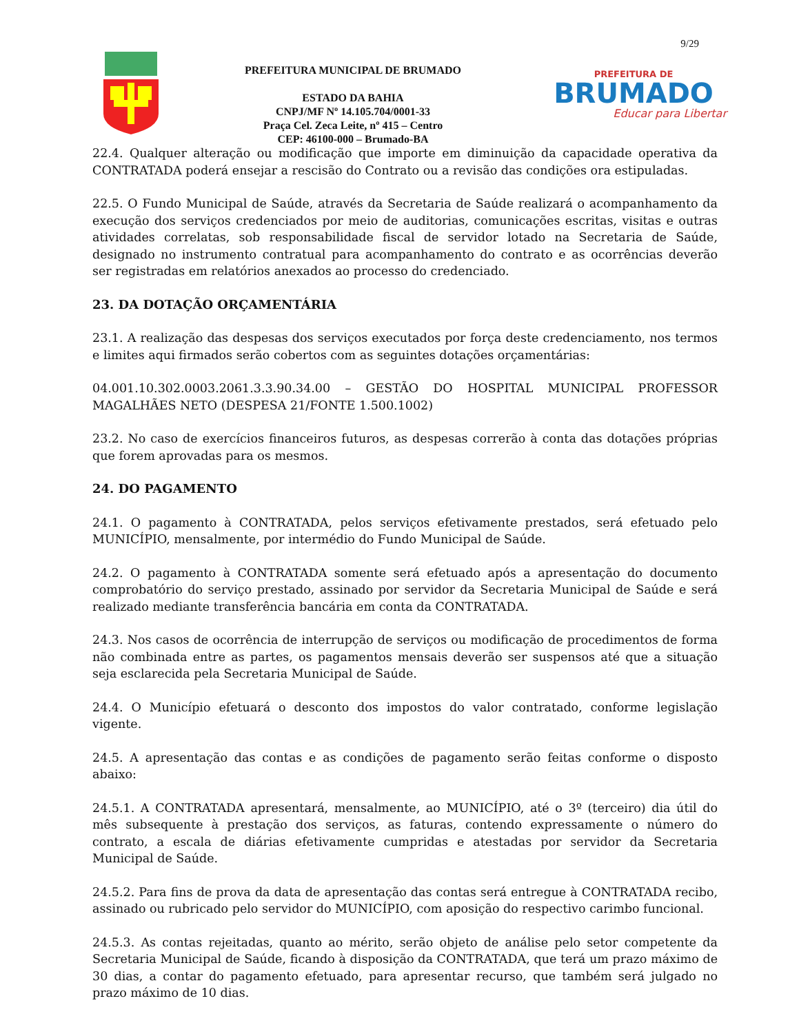9/29
PREFEITURA MUNICIPAL DE BRUMADO
ESTADO DA BAHIA
CNPJ/MF Nº 14.105.704/0001-33
Praça Cel. Zeca Leite, nº 415 – Centro
CEP: 46100-000 – Brumado-BA
PREFEITURA DE
BRUMADO
Educar para Libertar
22.4. Qualquer alteração ou modificação que importe em diminuição da capacidade operativa da CONTRATADA poderá ensejar a rescisão do Contrato ou a revisão das condições ora estipuladas.
22.5. O Fundo Municipal de Saúde, através da Secretaria de Saúde realizará o acompanhamento da execução dos serviços credenciados por meio de auditorias, comunicações escritas, visitas e outras atividades correlatas, sob responsabilidade fiscal de servidor lotado na Secretaria de Saúde, designado no instrumento contratual para acompanhamento do contrato e as ocorrências deverão ser registradas em relatórios anexados ao processo do credenciado.
23. DA DOTAÇÃO ORÇAMENTÁRIA
23.1. A realização das despesas dos serviços executados por força deste credenciamento, nos termos e limites aqui firmados serão cobertos com as seguintes dotações orçamentárias:
04.001.10.302.0003.2061.3.3.90.34.00 – GESTÃO DO HOSPITAL MUNICIPAL PROFESSOR MAGALHÃES NETO (DESPESA 21/FONTE 1.500.1002)
23.2. No caso de exercícios financeiros futuros, as despesas correrão à conta das dotações próprias que forem aprovadas para os mesmos.
24. DO PAGAMENTO
24.1. O pagamento à CONTRATADA, pelos serviços efetivamente prestados, será efetuado pelo MUNICÍPIO, mensalmente, por intermédio do Fundo Municipal de Saúde.
24.2. O pagamento à CONTRATADA somente será efetuado após a apresentação do documento comprobatório do serviço prestado, assinado por servidor da Secretaria Municipal de Saúde e será realizado mediante transferência bancária em conta da CONTRATADA.
24.3. Nos casos de ocorrência de interrupção de serviços ou modificação de procedimentos de forma não combinada entre as partes, os pagamentos mensais deverão ser suspensos até que a situação seja esclarecida pela Secretaria Municipal de Saúde.
24.4. O Município efetuará o desconto dos impostos do valor contratado, conforme legislação vigente.
24.5. A apresentação das contas e as condições de pagamento serão feitas conforme o disposto abaixo:
24.5.1. A CONTRATADA apresentará, mensalmente, ao MUNICÍPIO, até o 3º (terceiro) dia útil do mês subsequente à prestação dos serviços, as faturas, contendo expressamente o número do contrato, a escala de diárias efetivamente cumpridas e atestadas por servidor da Secretaria Municipal de Saúde.
24.5.2. Para fins de prova da data de apresentação das contas será entregue à CONTRATADA recibo, assinado ou rubricado pelo servidor do MUNICÍPIO, com aposição do respectivo carimbo funcional.
24.5.3. As contas rejeitadas, quanto ao mérito, serão objeto de análise pelo setor competente da Secretaria Municipal de Saúde, ficando à disposição da CONTRATADA, que terá um prazo máximo de 30 dias, a contar do pagamento efetuado, para apresentar recurso, que também será julgado no prazo máximo de 10 dias.